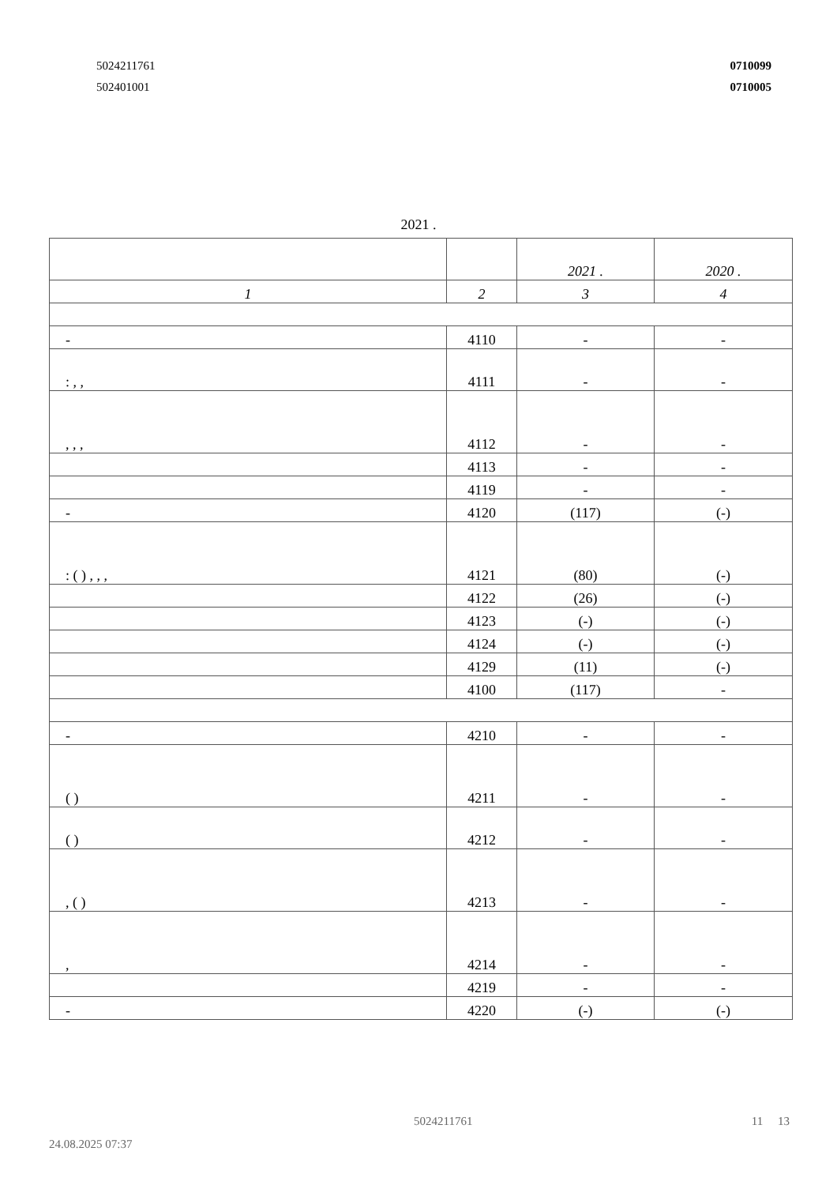5024211761
502401001
0710099
0710005
2021 .
| | | 2021 . | 2020 . |
| --- | --- | --- | --- |
| 1 | 2 | 3 | 4 |
| - | 4110 | - | - |
| : , , | 4111 | - | - |
| , , , | 4112 | - | - |
| | 4113 | - | - |
| | 4119 | - | - |
| - | 4120 | (117) | (-) |
| : ( ) , , , | 4121 | (80) | (-) |
| | 4122 | (26) | (-) |
| | 4123 | (-) | (-) |
| | 4124 | (-) | (-) |
| | 4129 | (11) | (-) |
| | 4100 | (117) | - |
| - | 4210 | - | - |
| ( ) | 4211 | - | - |
| ( ) | 4212 | - | - |
| , ( ) | 4213 | - | - |
| , | 4214 | - | - |
| | 4219 | - | - |
| - | 4220 | (-) | (-) |
5024211761 11 13
24.08.2025 07:37